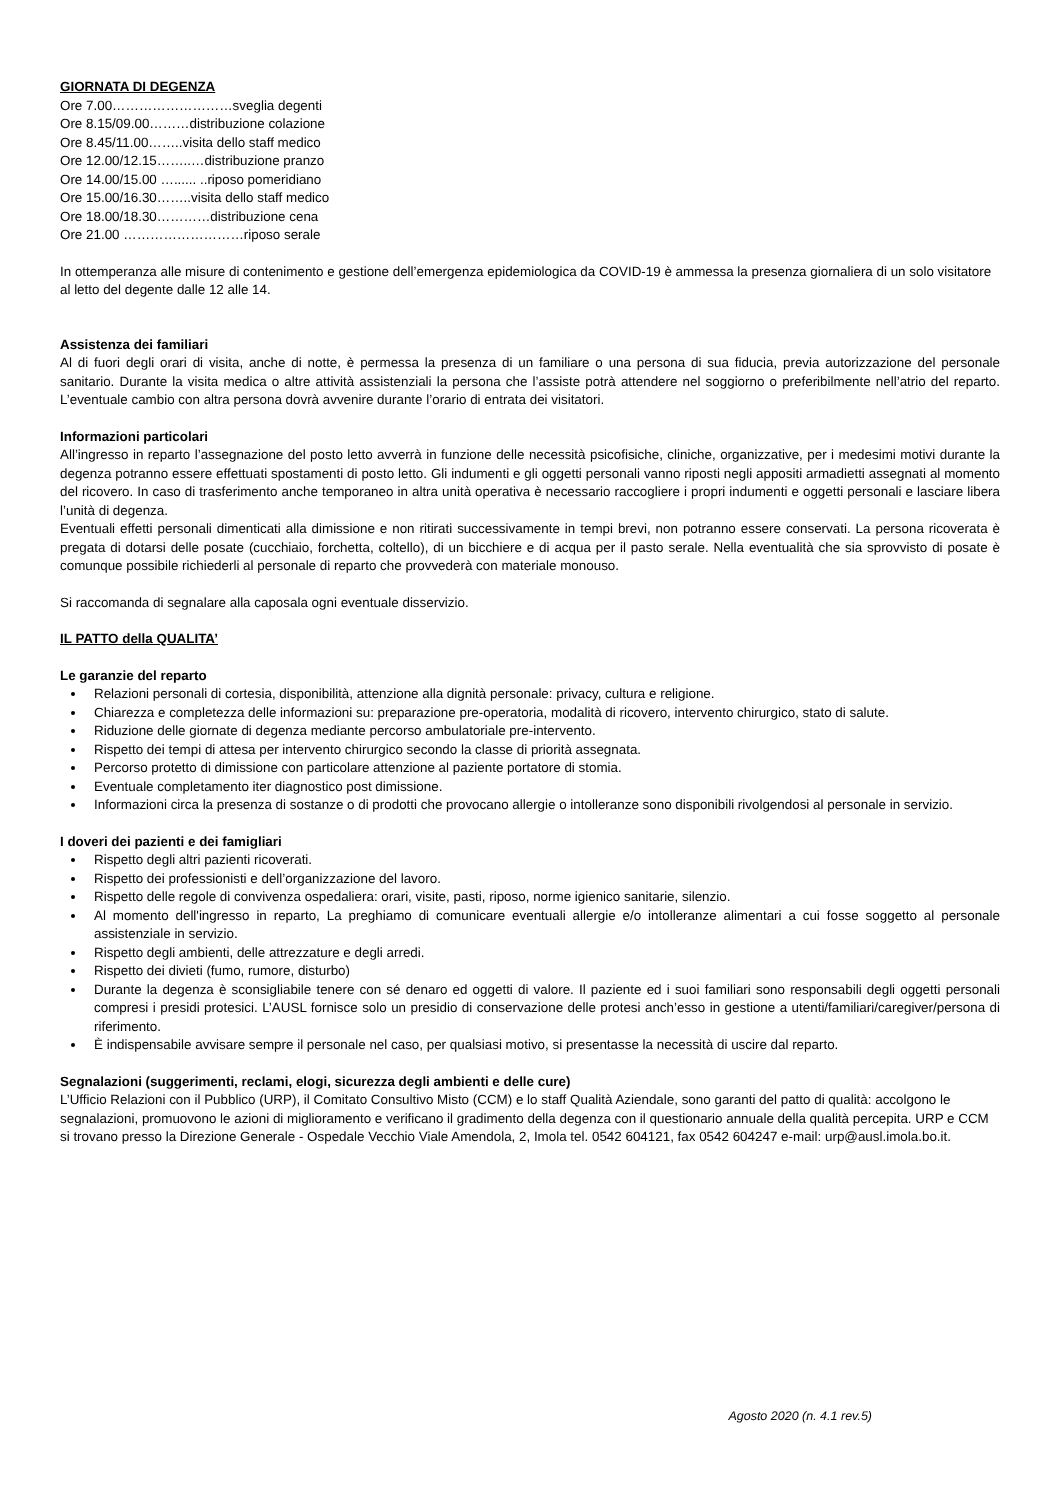GIORNATA DI DEGENZA
Ore 7.00………………………sveglia degenti
Ore 8.15/09.00………distribuzione colazione
Ore 8.45/11.00……..visita dello staff medico
Ore 12.00/12.15……..…distribuzione pranzo
Ore 14.00/15.00 …...... ..riposo pomeridiano
Ore 15.00/16.30……..visita dello staff medico
Ore 18.00/18.30…………distribuzione cena
Ore 21.00 ………………………riposo serale
In ottemperanza alle misure di contenimento e gestione dell’emergenza epidemiologica da COVID-19 è ammessa la presenza giornaliera di un solo visitatore al letto del degente dalle 12 alle 14.
Assistenza dei familiari
Al di fuori degli orari di visita, anche di notte, è permessa la presenza di un familiare o una persona di sua fiducia, previa autorizzazione del personale sanitario. Durante la visita medica o altre attività assistenziali la persona che l’assiste potrà attendere nel soggiorno o preferibilmente nell’atrio del reparto. L’eventuale cambio con altra persona dovrà avvenire durante l’orario di entrata dei visitatori.
Informazioni particolari
All’ingresso in reparto l’assegnazione del posto letto avverrà in funzione delle necessità psicofisiche, cliniche, organizzative, per i medesimi motivi durante la degenza potranno essere effettuati spostamenti di posto letto. Gli indumenti e gli oggetti personali vanno riposti negli appositi armadietti assegnati al momento del ricovero. In caso di trasferimento anche temporaneo in altra unità operativa è necessario raccogliere i propri indumenti e oggetti personali e lasciare libera l’unità di degenza.
Eventuali effetti personali dimenticati alla dimissione e non ritirati successivamente in tempi brevi, non potranno essere conservati. La persona ricoverata è pregata di dotarsi delle posate (cucchiaio, forchetta, coltello), di un bicchiere e di acqua per il pasto serale. Nella eventualità che sia sprovvisto di posate è comunque possibile richiederli al personale di reparto che provvederà con materiale monouso.
Si raccomanda di segnalare alla caposala ogni eventuale disservizio.
IL PATTO della QUALITA’
Le garanzie del reparto
Relazioni personali di cortesia, disponibilità, attenzione alla dignità personale: privacy, cultura e religione.
Chiarezza e completezza delle informazioni su: preparazione pre-operatoria, modalità di ricovero, intervento chirurgico, stato di salute.
Riduzione delle giornate di degenza mediante percorso ambulatoriale pre-intervento.
Rispetto dei tempi di attesa per intervento chirurgico secondo la classe di priorità assegnata.
Percorso protetto di dimissione con particolare attenzione al paziente portatore di stomia.
Eventuale completamento iter diagnostico post dimissione.
Informazioni circa la presenza di sostanze o di prodotti che provocano allergie o intolleranze sono disponibili rivolgendosi al personale in servizio.
I doveri dei pazienti e dei famigliari
Rispetto degli altri pazienti ricoverati.
Rispetto dei professionisti e dell’organizzazione del lavoro.
Rispetto delle regole di convivenza ospedaliera: orari, visite, pasti, riposo, norme igienico sanitarie, silenzio.
Al momento dell'ingresso in reparto, La preghiamo di comunicare eventuali allergie e/o intolleranze alimentari a cui fosse soggetto al personale assistenziale in servizio.
Rispetto degli ambienti, delle attrezzature e degli arredi.
Rispetto dei divieti (fumo, rumore, disturbo)
Durante la degenza è sconsigliabile tenere con sé denaro ed oggetti di valore. Il paziente ed i suoi familiari sono responsabili degli oggetti personali compresi i presidi protesici. L’AUSL fornisce solo un presidio di conservazione delle protesi anch’esso in gestione a utenti/familiari/caregiver/persona di riferimento.
È indispensabile avvisare sempre il personale nel caso, per qualsiasi motivo, si presentasse la necessità di uscire dal reparto.
Segnalazioni (suggerimenti, reclami, elogi, sicurezza degli ambienti e delle cure)
L’Ufficio Relazioni con il Pubblico (URP), il Comitato Consultivo Misto (CCM) e lo staff Qualità Aziendale, sono garanti del patto di qualità: accolgono le segnalazioni, promuovono le azioni di miglioramento e verificano il gradimento della degenza con il questionario annuale della qualità percepita. URP e CCM si trovano presso la Direzione Generale - Ospedale Vecchio Viale Amendola, 2, Imola tel. 0542 604121, fax 0542 604247 e-mail: urp@ausl.imola.bo.it.
Agosto 2020 (n. 4.1 rev.5)